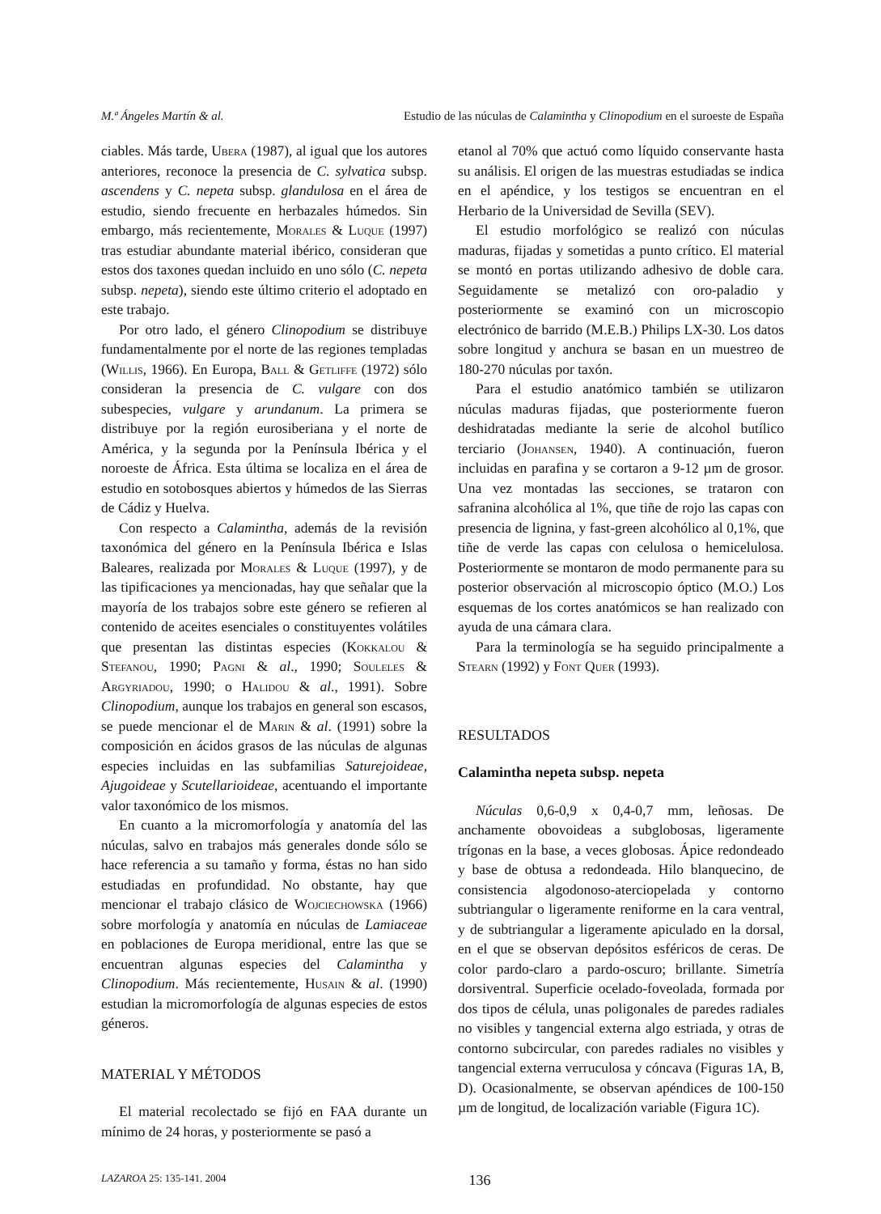M.ª Ángeles Martín & al. Estudio de las núculas de Calamintha y Clinopodium en el suroeste de España
ciables. Más tarde, Ubera (1987), al igual que los autores anteriores, reconoce la presencia de C. sylvatica subsp. ascendens y C. nepeta subsp. glandulosa en el área de estudio, siendo frecuente en herbazales húmedos. Sin embargo, más recientemente, Morales & Luque (1997) tras estudiar abundante material ibérico, consideran que estos dos taxones quedan incluido en uno sólo (C. nepeta subsp. nepeta), siendo este último criterio el adoptado en este trabajo.
Por otro lado, el género Clinopodium se distribuye fundamentalmente por el norte de las regiones templadas (Willis, 1966). En Europa, Ball & Getliffe (1972) sólo consideran la presencia de C. vulgare con dos subespecies, vulgare y arundanum. La primera se distribuye por la región eurosiberiana y el norte de América, y la segunda por la Península Ibérica y el noroeste de África. Esta última se localiza en el área de estudio en sotobosques abiertos y húmedos de las Sierras de Cádiz y Huelva.
Con respecto a Calamintha, además de la revisión taxonómica del género en la Península Ibérica e Islas Baleares, realizada por Morales & Luque (1997), y de las tipificaciones ya mencionadas, hay que señalar que la mayoría de los trabajos sobre este género se refieren al contenido de aceites esenciales o constituyentes volátiles que presentan las distintas especies (Kokkalou & Stefanou, 1990; Pagni & al., 1990; Souleles & Argyriadou, 1990; o Halidou & al., 1991). Sobre Clinopodium, aunque los trabajos en general son escasos, se puede mencionar el de Marin & al. (1991) sobre la composición en ácidos grasos de las núculas de algunas especies incluidas en las subfamilias Saturejoideae, Ajugoideae y Scutellarioideae, acentuando el importante valor taxonómico de los mismos.
En cuanto a la micromorfología y anatomía del las núculas, salvo en trabajos más generales donde sólo se hace referencia a su tamaño y forma, éstas no han sido estudiadas en profundidad. No obstante, hay que mencionar el trabajo clásico de Wojciechowska (1966) sobre morfología y anatomía en núculas de Lamiaceae en poblaciones de Europa meridional, entre las que se encuentran algunas especies del Calamintha y Clinopodium. Más recientemente, Husain & al. (1990) estudian la micromorfología de algunas especies de estos géneros.
MATERIAL Y MÉTODOS
El material recolectado se fijó en FAA durante un mínimo de 24 horas, y posteriormente se pasó a
etanol al 70% que actuó como líquido conservante hasta su análisis. El origen de las muestras estudiadas se indica en el apéndice, y los testigos se encuentran en el Herbario de la Universidad de Sevilla (SEV).
El estudio morfológico se realizó con núculas maduras, fijadas y sometidas a punto crítico. El material se montó en portas utilizando adhesivo de doble cara. Seguidamente se metalizó con oro-paladio y posteriormente se examinó con un microscopio electrónico de barrido (M.E.B.) Philips LX-30. Los datos sobre longitud y anchura se basan en un muestreo de 180-270 núculas por taxón.
Para el estudio anatómico también se utilizaron núculas maduras fijadas, que posteriormente fueron deshidratadas mediante la serie de alcohol butílico terciario (Johansen, 1940). A continuación, fueron incluidas en parafina y se cortaron a 9-12 µm de grosor. Una vez montadas las secciones, se trataron con safranina alcohólica al 1%, que tiñe de rojo las capas con presencia de lignina, y fast-green alcohólico al 0,1%, que tiñe de verde las capas con celulosa o hemicelulosa. Posteriormente se montaron de modo permanente para su posterior observación al microscopio óptico (M.O.) Los esquemas de los cortes anatómicos se han realizado con ayuda de una cámara clara.
Para la terminología se ha seguido principalmente a Stearn (1992) y Font Quer (1993).
RESULTADOS
Calamintha nepeta subsp. nepeta
Núculas 0,6-0,9 x 0,4-0,7 mm, leñosas. De anchamente obovoideas a subglobosas, ligeramente trígonas en la base, a veces globosas. Ápice redondeado y base de obtusa a redondeada. Hilo blanquecino, de consistencia algodonoso-aterciopelada y contorno subtriangular o ligeramente reniforme en la cara ventral, y de subtriangular a ligeramente apiculado en la dorsal, en el que se observan depósitos esféricos de ceras. De color pardo-claro a pardo-oscuro; brillante. Simetría dorsiventral. Superficie ocelado-foveolada, formada por dos tipos de célula, unas poligonales de paredes radiales no visibles y tangencial externa algo estriada, y otras de contorno subcircular, con paredes radiales no visibles y tangencial externa verruculosa y cóncava (Figuras 1A, B, D). Ocasionalmente, se observan apéndices de 100-150 µm de longitud, de localización variable (Figura 1C).
LAZAROA 25: 135-141. 2004 136